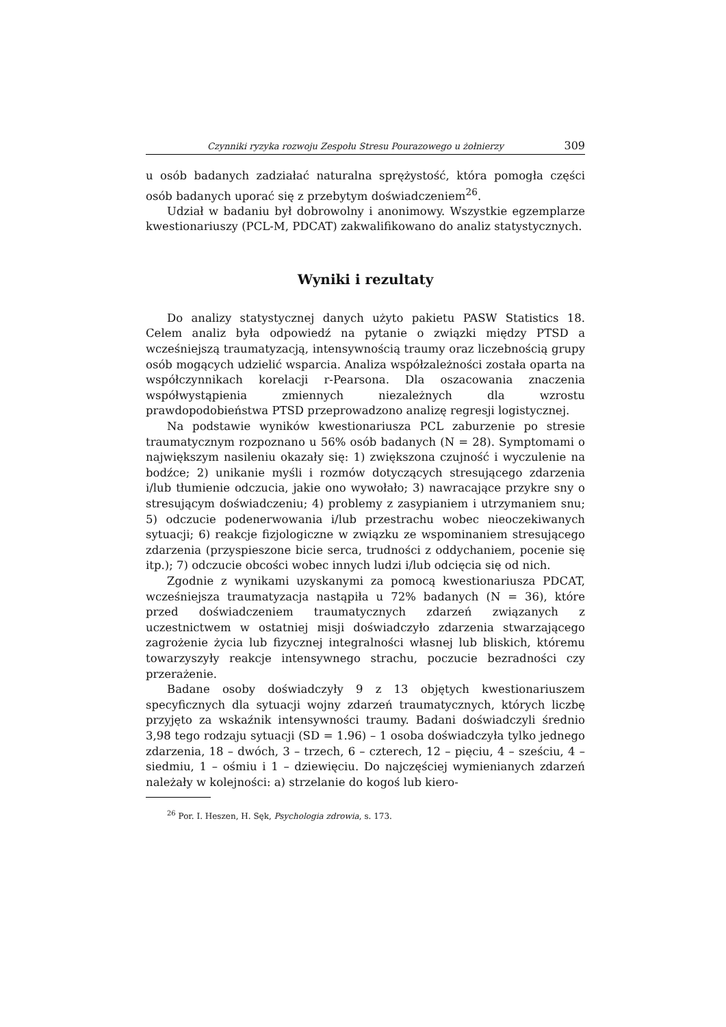Czynniki ryzyka rozwoju Zespołu Stresu Pourazowego u żołnierzy 309
u osób badanych zadziałać naturalna sprężystość, która pomogła części osób badanych uporać się z przebytym doświadczeniem<sup>26</sup>.
Udział w badaniu był dobrowolny i anonimowy. Wszystkie egzemplarze kwestionariuszy (PCL-M, PDCAT) zakwalifikowano do analiz statystycznych.
Wyniki i rezultaty
Do analizy statystycznej danych użyto pakietu PASW Statistics 18. Celem analiz była odpowiedź na pytanie o związki między PTSD a wcześniejszą traumatyzacją, intensywnością traumy oraz liczebnością grupy osób mogących udzielić wsparcia. Analiza współzależności została oparta na współczynnikach korelacji r-Pearsona. Dla oszacowania znaczenia współwystąpienia zmiennych niezależnych dla wzrostu prawdopodobieństwa PTSD przeprowadzono analizę regresji logistycznej.
Na podstawie wyników kwestionariusza PCL zaburzenie po stresie traumatycznym rozpoznano u 56% osób badanych (N = 28). Symptomami o największym nasileniu okazały się: 1) zwiększona czujność i wyczulenie na bodźce; 2) unikanie myśli i rozmów dotyczących stresującego zdarzenia i/lub tłumienie odczucia, jakie ono wywołało; 3) nawracające przykre sny o stresującym doświadczeniu; 4) problemy z zasypianiem i utrzymaniem snu; 5) odczucie podenerwowania i/lub przestrachu wobec nieoczekiwanych sytuacji; 6) reakcje fizjologiczne w związku ze wspominaniem stresującego zdarzenia (przyspieszone bicie serca, trudności z oddychaniem, pocenie się itp.); 7) odczucie obcości wobec innych ludzi i/lub odcięcia się od nich.
Zgodnie z wynikami uzyskanymi za pomocą kwestionariusza PDCAT, wcześniejsza traumatyzacja nastąpiła u 72% badanych (N = 36), które przed doświadczeniem traumatycznych zdarzeń związanych z uczestnictwem w ostatniej misji doświadczyło zdarzenia stwarzającego zagrożenie życia lub fizycznej integralności własnej lub bliskich, któremu towarzyszyły reakcje intensywnego strachu, poczucie bezradności czy przerażenie.
Badane osoby doświadczyły 9 z 13 objętych kwestionariuszem specyficznych dla sytuacji wojny zdarzeń traumatycznych, których liczbę przyjęto za wskaźnik intensywności traumy. Badani doświadczyli średnio 3,98 tego rodzaju sytuacji (SD = 1.96) – 1 osoba doświadczyła tylko jednego zdarzenia, 18 – dwóch, 3 – trzech, 6 – czterech, 12 – pięciu, 4 – sześciu, 4 – siedmiu, 1 – ośmiu i 1 – dziewięciu. Do najczęściej wymienianych zdarzeń należały w kolejności: a) strzelanie do kogoś lub kiero-
<sup>26</sup> Por. I. Heszen, H. Sęk, Psychologia zdrowia, s. 173.